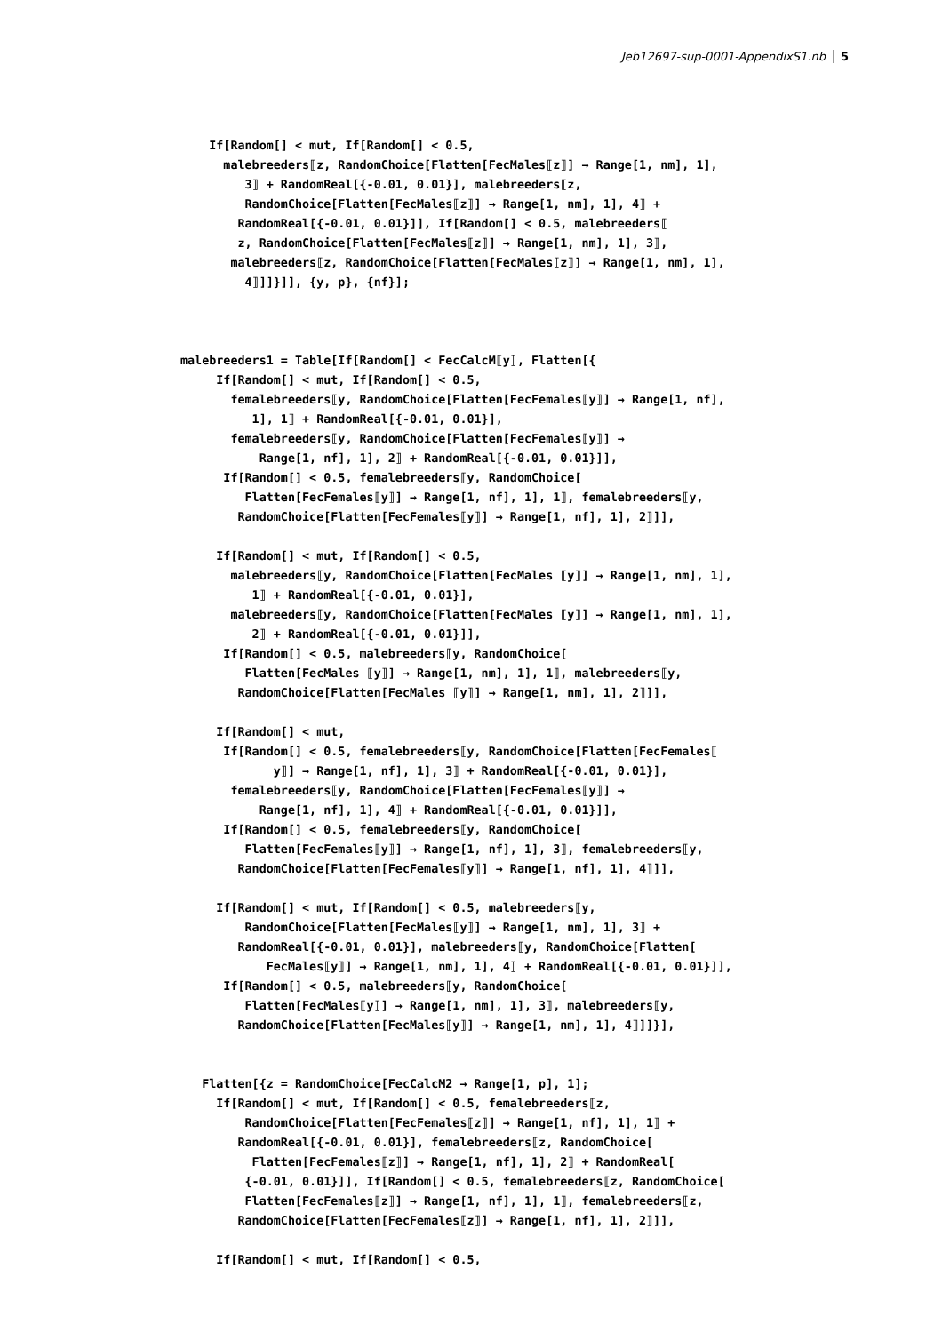Jeb12697-sup-0001-AppendixS1.nb 5
    If[Random[] < mut, If[Random[] < 0.5,
      malebreeders⟦z, RandomChoice[Flatten[FecMales⟦z⟧] → Range[1, nm], 1],
         3⟧ + RandomReal[{-0.01, 0.01}], malebreeders⟦z,
         RandomChoice[Flatten[FecMales⟦z⟧] → Range[1, nm], 1], 4⟧ +
        RandomReal[{-0.01, 0.01}]], If[Random[] < 0.5, malebreeders⟦
        z, RandomChoice[Flatten[FecMales⟦z⟧] → Range[1, nm], 1], 3⟧,
       malebreeders⟦z, RandomChoice[Flatten[FecMales⟦z⟧] → Range[1, nm], 1],
         4⟧]]}]], {y, p}, {nf}];
malebreeders1 = Table[If[Random[] < FecCalcM⟦y⟧, Flatten[{
     If[Random[] < mut, If[Random[] < 0.5,
       femalebreeders⟦y, RandomChoice[Flatten[FecFemales⟦y⟧] → Range[1, nf],
          1], 1⟧ + RandomReal[{-0.01, 0.01}],
       femalebreeders⟦y, RandomChoice[Flatten[FecFemales⟦y⟧] →
           Range[1, nf], 1], 2⟧ + RandomReal[{-0.01, 0.01}]],
      If[Random[] < 0.5, femalebreeders⟦y, RandomChoice[
         Flatten[FecFemales⟦y⟧] → Range[1, nf], 1], 1⟧, femalebreeders⟦y,
        RandomChoice[Flatten[FecFemales⟦y⟧] → Range[1, nf], 1], 2⟧]],

     If[Random[] < mut, If[Random[] < 0.5,
       malebreeders⟦y, RandomChoice[Flatten[FecMales ⟦y⟧] → Range[1, nm], 1],
          1⟧ + RandomReal[{-0.01, 0.01}],
       malebreeders⟦y, RandomChoice[Flatten[FecMales ⟦y⟧] → Range[1, nm], 1],
          2⟧ + RandomReal[{-0.01, 0.01}]],
      If[Random[] < 0.5, malebreeders⟦y, RandomChoice[
         Flatten[FecMales ⟦y⟧] → Range[1, nm], 1], 1⟧, malebreeders⟦y,
        RandomChoice[Flatten[FecMales ⟦y⟧] → Range[1, nm], 1], 2⟧]],

     If[Random[] < mut,
      If[Random[] < 0.5, femalebreeders⟦y, RandomChoice[Flatten[FecFemales⟦
             y⟧] → Range[1, nf], 1], 3⟧ + RandomReal[{-0.01, 0.01}],
       femalebreeders⟦y, RandomChoice[Flatten[FecFemales⟦y⟧] →
           Range[1, nf], 1], 4⟧ + RandomReal[{-0.01, 0.01}]],
      If[Random[] < 0.5, femalebreeders⟦y, RandomChoice[
         Flatten[FecFemales⟦y⟧] → Range[1, nf], 1], 3⟧, femalebreeders⟦y,
        RandomChoice[Flatten[FecFemales⟦y⟧] → Range[1, nf], 1], 4⟧]],

     If[Random[] < mut, If[Random[] < 0.5, malebreeders⟦y,
         RandomChoice[Flatten[FecMales⟦y⟧] → Range[1, nm], 1], 3⟧ +
        RandomReal[{-0.01, 0.01}], malebreeders⟦y, RandomChoice[Flatten[
            FecMales⟦y⟧] → Range[1, nm], 1], 4⟧ + RandomReal[{-0.01, 0.01}]],
      If[Random[] < 0.5, malebreeders⟦y, RandomChoice[
         Flatten[FecMales⟦y⟧] → Range[1, nm], 1], 3⟧, malebreeders⟦y,
        RandomChoice[Flatten[FecMales⟦y⟧] → Range[1, nm], 1], 4⟧]]}],


   Flatten[{z = RandomChoice[FecCalcM2 → Range[1, p], 1];
     If[Random[] < mut, If[Random[] < 0.5, femalebreeders⟦z,
         RandomChoice[Flatten[FecFemales⟦z⟧] → Range[1, nf], 1], 1⟧ +
        RandomReal[{-0.01, 0.01}], femalebreeders⟦z, RandomChoice[
          Flatten[FecFemales⟦z⟧] → Range[1, nf], 1], 2⟧ + RandomReal[
         {-0.01, 0.01}]], If[Random[] < 0.5, femalebreeders⟦z, RandomChoice[
         Flatten[FecFemales⟦z⟧] → Range[1, nf], 1], 1⟧, femalebreeders⟦z,
        RandomChoice[Flatten[FecFemales⟦z⟧] → Range[1, nf], 1], 2⟧]],

     If[Random[] < mut, If[Random[] < 0.5,